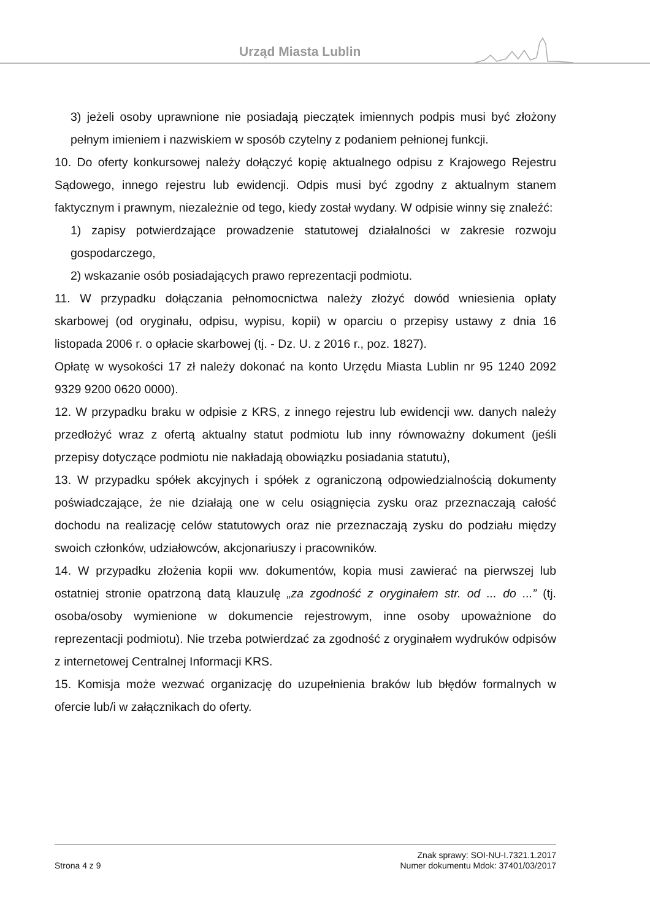Urząd Miasta Lublin
3) jeżeli osoby uprawnione nie posiadają pieczątek imiennych podpis musi być złożony pełnym imieniem i nazwiskiem w sposób czytelny z podaniem pełnionej funkcji.
10. Do oferty konkursowej należy dołączyć kopię aktualnego odpisu z Krajowego Rejestru Sądowego, innego rejestru lub ewidencji. Odpis musi być zgodny z aktualnym stanem faktycznym i prawnym, niezależnie od tego, kiedy został wydany. W odpisie winny się znaleźć:
1) zapisy potwierdzające prowadzenie statutowej działalności w zakresie rozwoju gospodarczego,
2) wskazanie osób posiadających prawo reprezentacji podmiotu.
11. W przypadku dołączania pełnomocnictwa należy złożyć dowód wniesienia opłaty skarbowej (od oryginału, odpisu, wypisu, kopii) w oparciu o przepisy ustawy z dnia 16 listopada 2006 r. o opłacie skarbowej (tj. - Dz. U. z 2016 r., poz. 1827).
Opłatę w wysokości 17 zł należy dokonać na konto Urzędu Miasta Lublin nr 95 1240 2092 9329 9200 0620 0000).
12. W przypadku braku w odpisie z KRS, z innego rejestru lub ewidencji ww. danych należy przedłożyć wraz z ofertą aktualny statut podmiotu lub inny równoważny dokument (jeśli przepisy dotyczące podmiotu nie nakładają obowiązku posiadania statutu),
13. W przypadku spółek akcyjnych i spółek z ograniczoną odpowiedzialnością dokumenty poświadczające, że nie działają one w celu osiągnięcia zysku oraz przeznaczają całość dochodu na realizację celów statutowych oraz nie przeznaczają zysku do podziału między swoich członków, udziałowców, akcjonariuszy i pracowników.
14. W przypadku złożenia kopii ww. dokumentów, kopia musi zawierać na pierwszej lub ostatniej stronie opatrzoną datą klauzulę „za zgodność z oryginałem str. od ... do ...” (tj. osoba/osoby wymienione w dokumencie rejestrowym, inne osoby upoważnione do reprezentacji podmiotu). Nie trzeba potwierdzać za zgodność z oryginałem wydruków odpisów z internetowej Centralnej Informacji KRS.
15. Komisja może wezwać organizację do uzupełnienia braków lub błędów formalnych w ofercie lub/i w załącznikach do oferty.
Znak sprawy: SOI-NU-I.7321.1.2017
Strona 4 z 9 Numer dokumentu Mdok: 37401/03/2017